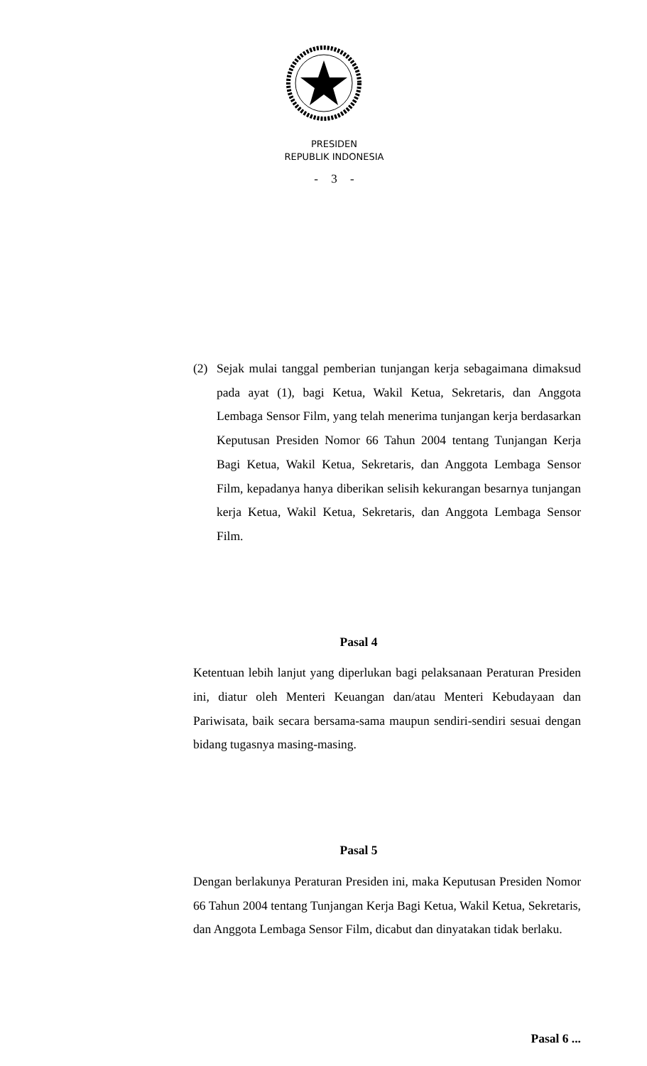PRESIDEN
REPUBLIK INDONESIA
- 3 -
(2) Sejak mulai tanggal pemberian tunjangan kerja sebagaimana dimaksud pada ayat (1), bagi Ketua, Wakil Ketua, Sekretaris, dan Anggota Lembaga Sensor Film, yang telah menerima tunjangan kerja berdasarkan Keputusan Presiden Nomor 66 Tahun 2004 tentang Tunjangan Kerja Bagi Ketua, Wakil Ketua, Sekretaris, dan Anggota Lembaga Sensor Film, kepadanya hanya diberikan selisih kekurangan besarnya tunjangan kerja Ketua, Wakil Ketua, Sekretaris, dan Anggota Lembaga Sensor Film.
Pasal 4
Ketentuan lebih lanjut yang diperlukan bagi pelaksanaan Peraturan Presiden ini, diatur oleh Menteri Keuangan dan/atau Menteri Kebudayaan dan Pariwisata, baik secara bersama-sama maupun sendiri-sendiri sesuai dengan bidang tugasnya masing-masing.
Pasal 5
Dengan berlakunya Peraturan Presiden ini, maka Keputusan Presiden Nomor 66 Tahun 2004 tentang Tunjangan Kerja Bagi Ketua, Wakil Ketua, Sekretaris, dan Anggota Lembaga Sensor Film, dicabut dan dinyatakan tidak berlaku.
Pasal 6 ...